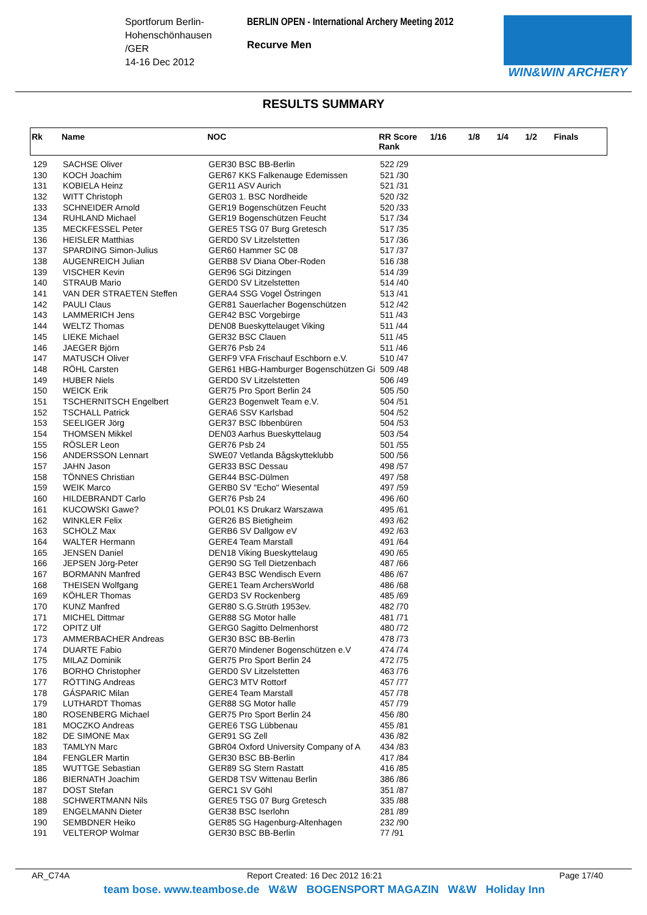Sportforum Berlin-Hohenschönhausen
/GER
14-16 Dec 2012
BERLIN OPEN - International Archery Meeting 2012
Recurve Men
WIN&WIN ARCHERY
RESULTS SUMMARY
| Rk | Name | NOC | RR Score Rank | 1/16 | 1/8 | 1/4 | 1/2 | Finals |
| --- | --- | --- | --- | --- | --- | --- | --- | --- |
| 129 | SACHSE Oliver | GER30 BSC BB-Berlin | 522 /29 | | | | | |
| 130 | KOCH Joachim | GER67 KKS Falkenauge Edemissen | 521 /30 | | | | | |
| 131 | KOBIELA Heinz | GER11 ASV Aurich | 521 /31 | | | | | |
| 132 | WITT Christoph | GER03 1. BSC Nordheide | 520 /32 | | | | | |
| 133 | SCHNEIDER Arnold | GER19 Bogenschützen Feucht | 520 /33 | | | | | |
| 134 | RUHLAND Michael | GER19 Bogenschützen Feucht | 517 /34 | | | | | |
| 135 | MECKFESSEL Peter | GERE5 TSG 07 Burg Gretesch | 517 /35 | | | | | |
| 136 | HEISLER Matthias | GERD0 SV Litzelstetten | 517 /36 | | | | | |
| 137 | SPARDING Simon-Julius | GER60 Hammer SC 08 | 517 /37 | | | | | |
| 138 | AUGENREICH Julian | GERB8 SV Diana Ober-Roden | 516 /38 | | | | | |
| 139 | VISCHER Kevin | GER96 SGi Ditzingen | 514 /39 | | | | | |
| 140 | STRAUB Mario | GERD0 SV Litzelstetten | 514 /40 | | | | | |
| 141 | VAN DER STRAETEN Steffen | GERA4 SSG Vogel Östringen | 513 /41 | | | | | |
| 142 | PAULI Claus | GER81 Sauerlacher Bogenschützen | 512 /42 | | | | | |
| 143 | LAMMERICH Jens | GER42 BSC Vorgebirge | 511 /43 | | | | | |
| 144 | WELTZ Thomas | DEN08 Bueskyttelauget Viking | 511 /44 | | | | | |
| 145 | LIEKE Michael | GER32 BSC Clauen | 511 /45 | | | | | |
| 146 | JAEGER Björn | GER76 Psb 24 | 511 /46 | | | | | |
| 147 | MATUSCH Oliver | GERF9 VFA Frischauf Eschborn e.V. | 510 /47 | | | | | |
| 148 | RÖHL Carsten | GER61 HBG-Hamburger Bogenschützen Gi | 509 /48 | | | | | |
| 149 | HUBER Niels | GERD0 SV Litzelstetten | 506 /49 | | | | | |
| 150 | WEICK Erik | GER75 Pro Sport Berlin 24 | 505 /50 | | | | | |
| 151 | TSCHERNITSCH Engelbert | GER23 Bogenwelt Team e.V. | 504 /51 | | | | | |
| 152 | TSCHALL Patrick | GERA6 SSV Karlsbad | 504 /52 | | | | | |
| 153 | SEELIGER Jörg | GER37 BSC Ibbenbüren | 504 /53 | | | | | |
| 154 | THOMSEN Mikkel | DEN03 Aarhus Bueskyttelaug | 503 /54 | | | | | |
| 155 | RÖSLER Leon | GER76 Psb 24 | 501 /55 | | | | | |
| 156 | ANDERSSON Lennart | SWE07 Vetlanda Bågskytteklubb | 500 /56 | | | | | |
| 157 | JAHN Jason | GER33 BSC Dessau | 498 /57 | | | | | |
| 158 | TÖNNES Christian | GER44 BSC-Dülmen | 497 /58 | | | | | |
| 159 | WEIK Marco | GERB0 SV "Echo" Wiesental | 497 /59 | | | | | |
| 160 | HILDEBRANDT Carlo | GER76 Psb 24 | 496 /60 | | | | | |
| 161 | KUCOWSKI Gawe? | POL01 KS Drukarz Warszawa | 495 /61 | | | | | |
| 162 | WINKLER Felix | GER26 BS Bietigheim | 493 /62 | | | | | |
| 163 | SCHOLZ Max | GERB6 SV Dallgow eV | 492 /63 | | | | | |
| 164 | WALTER Hermann | GERE4 Team Marstall | 491 /64 | | | | | |
| 165 | JENSEN Daniel | DEN18 Viking Bueskyttelaug | 490 /65 | | | | | |
| 166 | JEPSEN Jörg-Peter | GER90 SG Tell Dietzenbach | 487 /66 | | | | | |
| 167 | BORMANN Manfred | GER43 BSC Wendisch Evern | 486 /67 | | | | | |
| 168 | THEISEN Wolfgang | GERE1 Team ArchersWorld | 486 /68 | | | | | |
| 169 | KÖHLER Thomas | GERD3 SV Rockenberg | 485 /69 | | | | | |
| 170 | KUNZ Manfred | GER80 S.G.Strüth 1953ev. | 482 /70 | | | | | |
| 171 | MICHEL Dittmar | GER88 SG Motor halle | 481 /71 | | | | | |
| 172 | OPITZ Ulf | GERG0 Sagitto Delmenhorst | 480 /72 | | | | | |
| 173 | AMMERBACHER Andreas | GER30 BSC BB-Berlin | 478 /73 | | | | | |
| 174 | DUARTE Fabio | GER70 Mindener Bogenschützen e.V | 474 /74 | | | | | |
| 175 | MILAZ Dominik | GER75 Pro Sport Berlin 24 | 472 /75 | | | | | |
| 176 | BORHO Christopher | GERD0 SV Litzelstetten | 463 /76 | | | | | |
| 177 | RÖTTING Andreas | GERC3 MTV Rottorf | 457 /77 | | | | | |
| 178 | GÁSPARIC Milan | GERE4 Team Marstall | 457 /78 | | | | | |
| 179 | LUTHARDT Thomas | GER88 SG Motor halle | 457 /79 | | | | | |
| 180 | ROSENBERG Michael | GER75 Pro Sport Berlin 24 | 456 /80 | | | | | |
| 181 | MOCZKO Andreas | GERE6 TSG Lübbenau | 455 /81 | | | | | |
| 182 | DE SIMONE Max | GER91 SG Zell | 436 /82 | | | | | |
| 183 | TAMLYN Marc | GBR04 Oxford University Company of A | 434 /83 | | | | | |
| 184 | FENGLER Martin | GER30 BSC BB-Berlin | 417 /84 | | | | | |
| 185 | WUTTGE Sebastian | GER89 SG Stern Rastatt | 416 /85 | | | | | |
| 186 | BIERNATH Joachim | GERD8 TSV Wittenau Berlin | 386 /86 | | | | | |
| 187 | DOST Stefan | GERC1 SV Göhl | 351 /87 | | | | | |
| 188 | SCHWERTMANN Nils | GERE5 TSG 07 Burg Gretesch | 335 /88 | | | | | |
| 189 | ENGELMANN Dieter | GER38 BSC Iserlohn | 281 /89 | | | | | |
| 190 | SEMBDNER Heiko | GER85 SG Hagenburg-Altenhagen | 232 /90 | | | | | |
| 191 | VELTEROP Wolmar | GER30 BSC BB-Berlin | 77 /91 | | | | | |
AR_C74A Report Created: 16 Dec 2012 16:21 Page 17/40
team bose. www.teambose.de W&W BOGENSPORT MAGAZIN W&W Holiday Inn